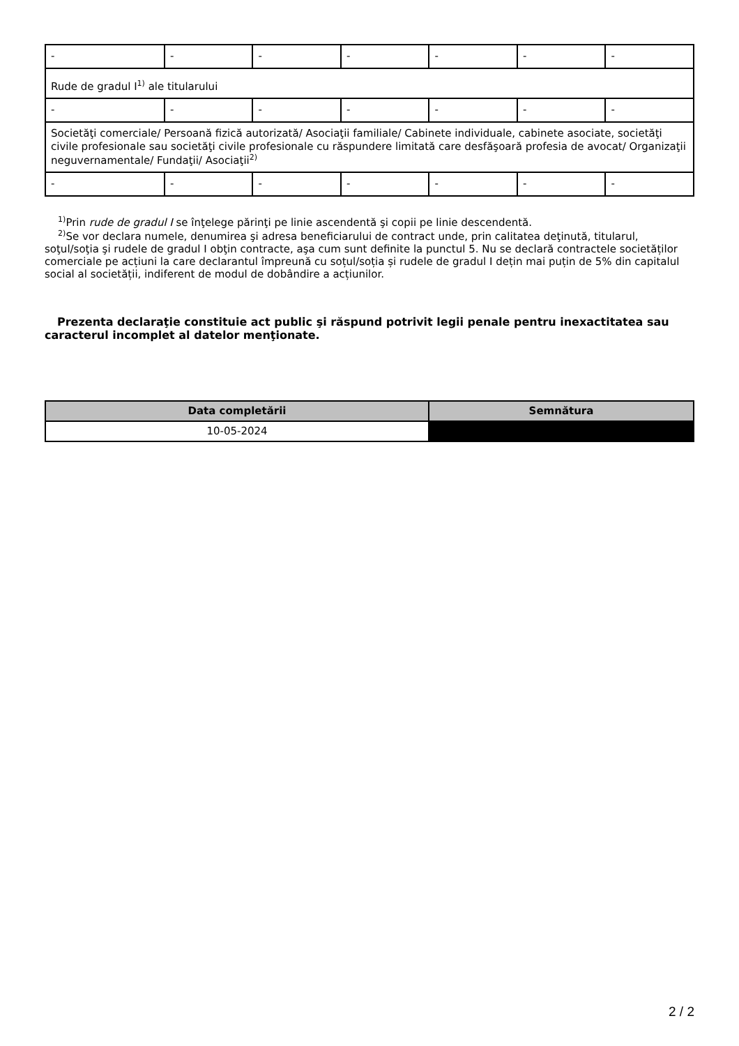| - | - | - | - | - | - | - |
| Rude de gradul I<sup>1)</sup> ale titularului | | | | | | |
| - | - | - | - | - | - | - |
| Societăţi comerciale/ Persoană fizică autorizată/ Asociaţii familiale/ Cabinete individuale, cabinete asociate, societăţi civile profesionale sau societăţi civile profesionale cu răspundere limitată care desfăşoară profesia de avocat/ Organizaţii neguvernamentale/ Fundaţii/ Asociaţii<sup>2)</sup> | | | | | | |
| - | - | - | - | - | - | - |
<sup>1)</sup> Prin rude de gradul I se înţelege părinţi pe linie ascendentă şi copii pe linie descendentă.
<sup>2)</sup> Se vor declara numele, denumirea şi adresa beneficiarului de contract unde, prin calitatea deţinută, titularul, soţul/soţia şi rudele de gradul I obţin contracte, aşa cum sunt definite la punctul 5. Nu se declară contractele societăților comerciale pe acțiuni la care declarantul împreună cu soțul/soția și rudele de gradul I dețin mai puțin de 5% din capitalul social al societății, indiferent de modul de dobândire a acțiunilor.
Prezenta declaraţie constituie act public şi răspund potrivit legii penale pentru inexactitatea sau caracterul incomplet al datelor menţionate.
| Data completării | Semnătura |
| --- | --- |
| 10-05-2024 | |
2 / 2